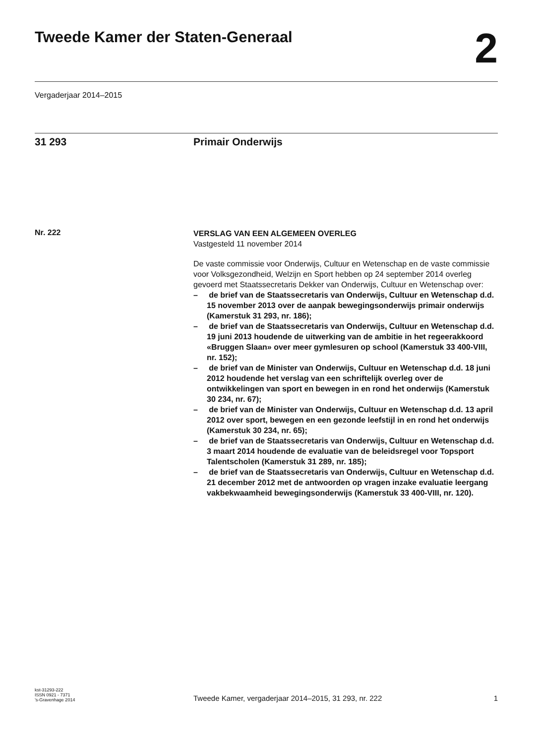Tweede Kamer der Staten-Generaal
2
Vergaderjaar 2014–2015
31 293 Primair Onderwijs
Nr. 222
VERSLAG VAN EEN ALGEMEEN OVERLEG
Vastgesteld 11 november 2014
De vaste commissie voor Onderwijs, Cultuur en Wetenschap en de vaste commissie voor Volksgezondheid, Welzijn en Sport hebben op 24 september 2014 overleg gevoerd met Staatssecretaris Dekker van Onderwijs, Cultuur en Wetenschap over:
– de brief van de Staatssecretaris van Onderwijs, Cultuur en Wetenschap d.d. 15 november 2013 over de aanpak bewegingsonderwijs primair onderwijs (Kamerstuk 31 293, nr. 186);
– de brief van de Staatssecretaris van Onderwijs, Cultuur en Wetenschap d.d. 19 juni 2013 houdende de uitwerking van de ambitie in het regeerakkoord «Bruggen Slaan» over meer gymlesuren op school (Kamerstuk 33 400-VIII, nr. 152);
– de brief van de Minister van Onderwijs, Cultuur en Wetenschap d.d. 18 juni 2012 houdende het verslag van een schriftelijk overleg over de ontwikkelingen van sport en bewegen in en rond het onderwijs (Kamerstuk 30 234, nr. 67);
– de brief van de Minister van Onderwijs, Cultuur en Wetenschap d.d. 13 april 2012 over sport, bewegen en een gezonde leefstijl in en rond het onderwijs (Kamerstuk 30 234, nr. 65);
– de brief van de Staatssecretaris van Onderwijs, Cultuur en Wetenschap d.d. 3 maart 2014 houdende de evaluatie van de beleidsregel voor Topsport Talentscholen (Kamerstuk 31 289, nr. 185);
– de brief van de Staatssecretaris van Onderwijs, Cultuur en Wetenschap d.d. 21 december 2012 met de antwoorden op vragen inzake evaluatie leergang vakbekwaamheid bewegingsonderwijs (Kamerstuk 33 400-VIII, nr. 120).
kst-31293-222
ISSN 0921 - 7371
’s-Gravenhage 2014
Tweede Kamer, vergaderjaar 2014–2015, 31 293, nr. 222
1